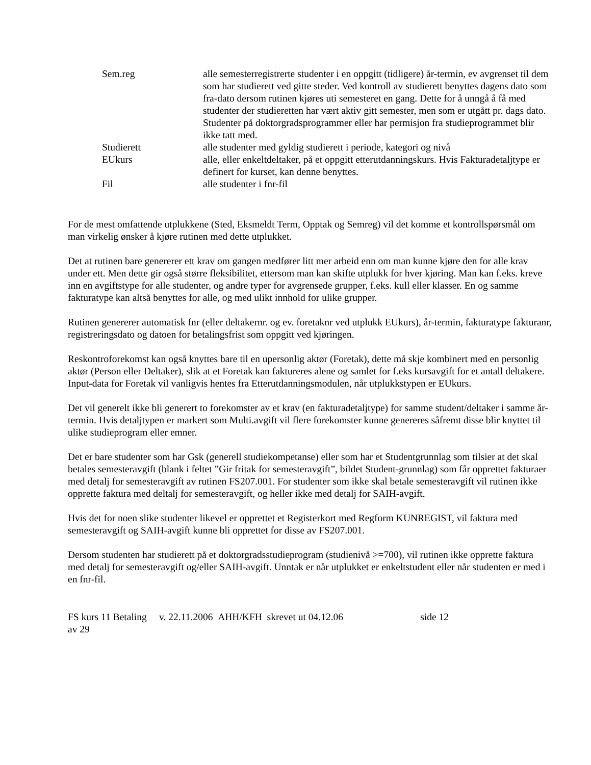Sem.reg alle semesterregistrerte studenter i en oppgitt (tidligere) år-termin, ev avgrenset til dem som har studierett ved gitte steder. Ved kontroll av studierett benyttes dagens dato som fra-dato dersom rutinen kjøres uti semesteret en gang. Dette for å unngå å få med studenter der studieretten har vært aktiv gitt semester, men som er utgått pr. dags dato. Studenter på doktorgradsprogrammer eller har permisjon fra studieprogrammet blir ikke tatt med.
Studierett alle studenter med gyldig studierett i periode, kategori og nivå
EUkurs alle, eller enkeltdeltaker, på et oppgitt etterutdanningskurs. Hvis Fakturadetaljtype er definert for kurset, kan denne benyttes.
Fil alle studenter i fnr-fil
For de mest omfattende utplukkene (Sted, Eksmeldt Term, Opptak og Semreg) vil det komme et kontrollspørsmål om man virkelig ønsker å kjøre rutinen med dette utplukket.
Det at rutinen bare genererer ett krav om gangen medfører litt mer arbeid enn om man kunne kjøre den for alle krav under ett. Men dette gir også større fleksibilitet, ettersom man kan skifte utplukk for hver kjøring. Man kan f.eks. kreve inn en avgiftstype for alle studenter, og andre typer for avgrensede grupper, f.eks. kull eller klasser. En og samme fakturatype kan altså benyttes for alle, og med ulikt innhold for ulike grupper.
Rutinen genererer automatisk fnr (eller deltakernr. og ev. foretaknr ved utplukk EUkurs), år-termin, fakturatype fakturanr, registreringsdato og datoen for betalingsfrist som oppgitt ved kjøringen.
Reskontroforekomst kan også knyttes bare til en upersonlig aktør (Foretak), dette må skje kombinert med en personlig aktør (Person eller Deltaker), slik at et Foretak kan faktureres alene og samlet for f.eks kursavgift for et antall deltakere. Input-data for Foretak vil vanligvis hentes fra Etterutdanningsmodulen, når utplukkstypen er EUkurs.
Det vil generelt ikke bli generert to forekomster av et krav (en fakturadetaljtype) for samme student/deltaker i samme år-termin. Hvis detaljtypen er markert som Multi.avgift vil flere forekomster kunne genereres såfremt disse blir knyttet til ulike studieprogram eller emner.
Det er bare studenter som har Gsk (generell studiekompetanse) eller som har et Studentgrunnlag som tilsier at det skal betales semesteravgift (blank i feltet ”Gir fritak for semesteravgift”, bildet Student-grunnlag) som får opprettet fakturaer med detalj for semesteravgift av rutinen FS207.001. For studenter som ikke skal betale semesteravgift vil rutinen ikke opprette faktura med deltalj for semesteravgift, og heller ikke med detalj for SAIH-avgift.
Hvis det for noen slike studenter likevel er opprettet et Registerkort med Regform KUNREGIST, vil faktura med semesteravgift og SAIH-avgift kunne bli opprettet for disse av FS207.001.
Dersom studenten har studierett på et doktorgradsstudieprogram (studienivå >=700), vil rutinen ikke opprette faktura med detalj for semesteravgift og/eller SAIH-avgift. Unntak er når utplukket er enkeltstudent eller når studenten er med i en fnr-fil.
FS kurs 11 Betaling v. 22.11.2006 AHH/KFH skrevet ut 04.12.06 side 12
av 29